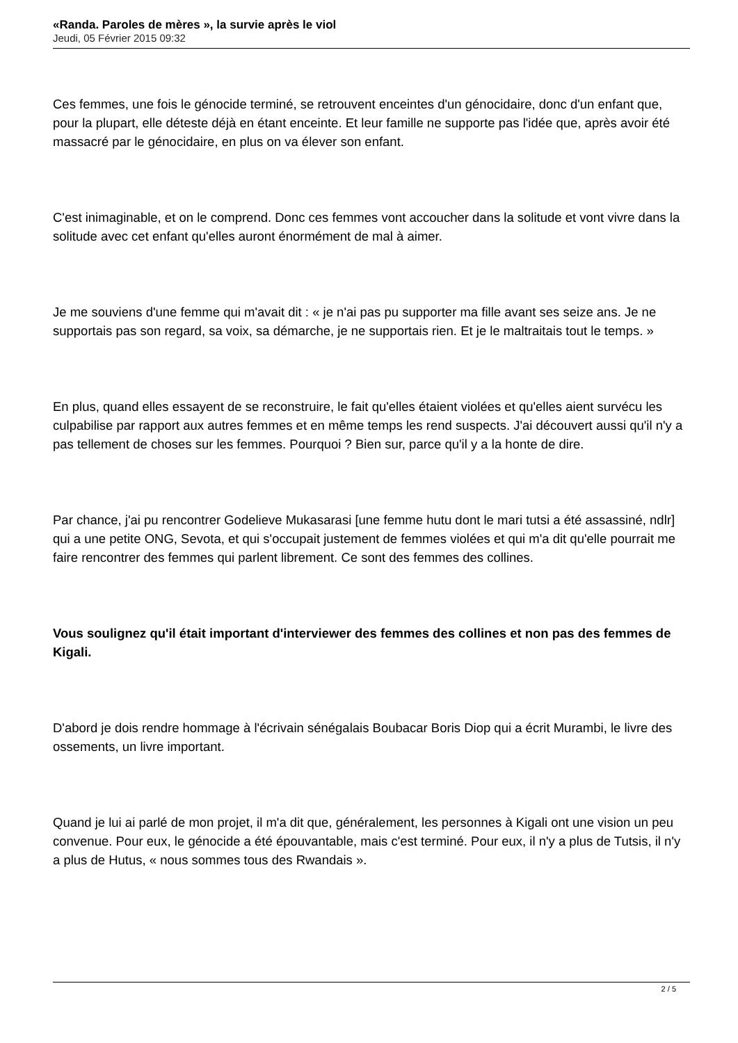«Randa. Paroles de mères », la survie après le viol
Jeudi, 05 Février 2015 09:32
Ces femmes, une fois le génocide terminé, se retrouvent enceintes d'un génocidaire, donc d'un enfant que, pour la plupart, elle déteste déjà en étant enceinte. Et leur famille ne supporte pas l'idée que, après avoir été massacré par le génocidaire, en plus on va élever son enfant.
C'est inimaginable, et on le comprend. Donc ces femmes vont accoucher dans la solitude et vont vivre dans la solitude avec cet enfant qu'elles auront énormément de mal à aimer.
Je me souviens d'une femme qui m'avait dit : « je n'ai pas pu supporter ma fille avant ses seize ans. Je ne supportais pas son regard, sa voix, sa démarche, je ne supportais rien. Et je le maltraitais tout le temps. »
En plus, quand elles essayent de se reconstruire, le fait qu'elles étaient violées et qu'elles aient survécu les culpabilise par rapport aux autres femmes et en même temps les rend suspects. J'ai découvert aussi qu'il n'y a pas tellement de choses sur les femmes. Pourquoi ? Bien sur, parce qu'il y a la honte de dire.
Par chance, j'ai pu rencontrer Godelieve Mukasarasi [une femme hutu dont le mari tutsi a été assassiné, ndlr] qui a une petite ONG, Sevota, et qui s'occupait justement de femmes violées et qui m'a dit qu'elle pourrait me faire rencontrer des femmes qui parlent librement. Ce sont des femmes des collines.
Vous soulignez qu'il était important d'interviewer des femmes des collines et non pas des femmes de Kigali.
D'abord je dois rendre hommage à l'écrivain sénégalais Boubacar Boris Diop qui a écrit Murambi, le livre des ossements, un livre important.
Quand je lui ai parlé de mon projet, il m'a dit que, généralement, les personnes à Kigali ont une vision un peu convenue. Pour eux, le génocide a été épouvantable, mais c'est terminé. Pour eux, il n'y a plus de Tutsis, il n'y a plus de Hutus, « nous sommes tous des Rwandais ».
2 / 5